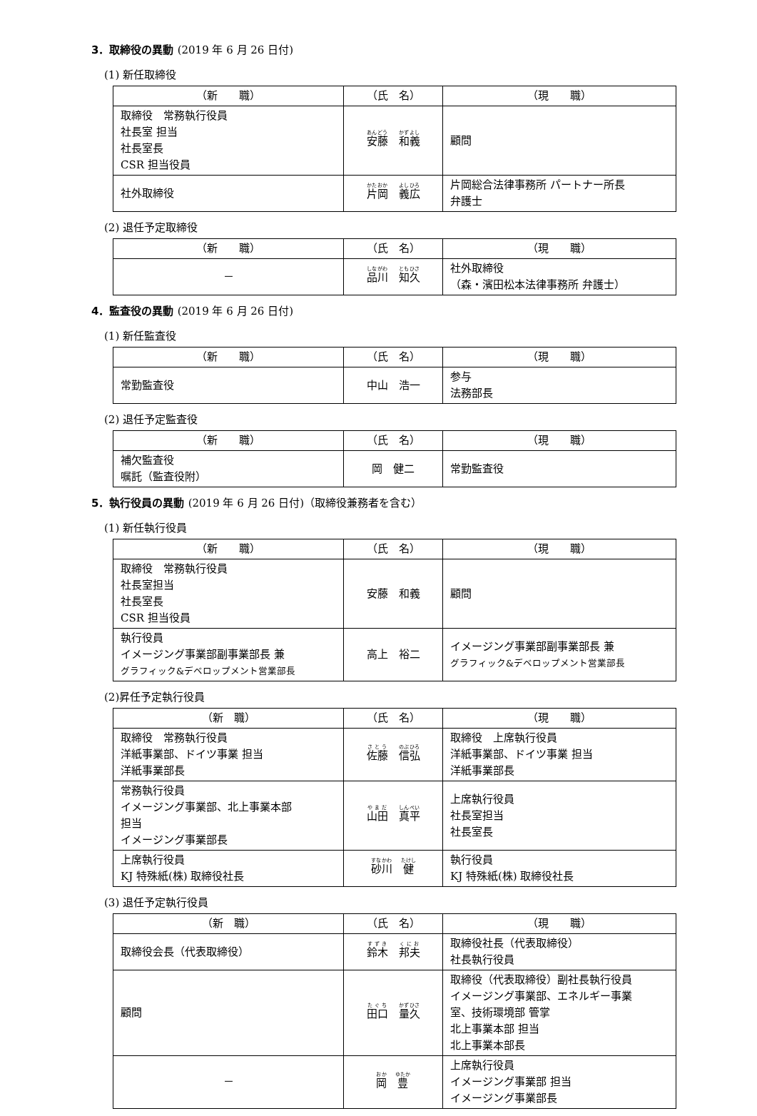3．取締役の異動 (2019 年 6 月 26 日付)
(1) 新任取締役
| （新 職） | （氏 名） | （現 職） |
| --- | --- | --- |
| 取締役 常務執行役員 社長室 担当 社長室長 CSR 担当役員 | 安藤 和義 | 顧問 |
| 社外取締役 | 片岡 義広 | 片岡総合法律事務所 パートナー所長 弁護士 |
(2) 退任予定取締役
| （新 職） | （氏 名） | （現 職） |
| --- | --- | --- |
| － | 品川 知久 | 社外取締役 （森・濱田松本法律事務所 弁護士） |
4．監査役の異動 (2019 年 6 月 26 日付)
(1) 新任監査役
| （新 職） | （氏 名） | （現 職） |
| --- | --- | --- |
| 常勤監査役 | 中山 浩一 | 参与 法務部長 |
(2) 退任予定監査役
| （新 職） | （氏 名） | （現 職） |
| --- | --- | --- |
| 補欠監査役 嘱託（監査役附） | 岡 健二 | 常勤監査役 |
5．執行役員の異動 (2019 年 6 月 26 日付)（取締役兼務者を含む）
(1) 新任執行役員
| （新 職） | （氏 名） | （現 職） |
| --- | --- | --- |
| 取締役 常務執行役員 社長室担当 社長室長 CSR 担当役員 | 安藤 和義 | 顧問 |
| 執行役員 イメージング事業部副事業部長 兼 グラフィック&デベロップメント営業部長 | 高上 裕二 | イメージング事業部副事業部長 兼 グラフィック&デベロップメント営業部長 |
(2)昇任予定執行役員
| （新 職） | （氏 名） | （現 職） |
| --- | --- | --- |
| 取締役 常務執行役員 洋紙事業部、ドイツ事業 担当 洋紙事業部長 | 佐藤 信弘 | 取締役 上席執行役員 洋紙事業部、ドイツ事業 担当 洋紙事業部長 |
| 常務執行役員 イメージング事業部、北上事業本部 担当 イメージング事業部長 | 山田 真平 | 上席執行役員 社長室担当 社長室長 |
| 上席執行役員 KJ 特殊紙(株) 取締役社長 | 砂川 健 | 執行役員 KJ 特殊紙(株) 取締役社長 |
(3) 退任予定執行役員
| （新 職） | （氏 名） | （現 職） |
| --- | --- | --- |
| 取締役会長（代表取締役） | 鈴木 邦夫 | 取締役社長（代表取締役） 社長執行役員 |
| 顧問 | 田口 量久 | 取締役（代表取締役）副社長執行役員 イメージング事業部、エネルギー事業 室、技術環境部 管掌 北上事業本部 担当 北上事業本部長 |
| － | 岡 豊 | 上席執行役員 イメージング事業部 担当 イメージング事業部長 |